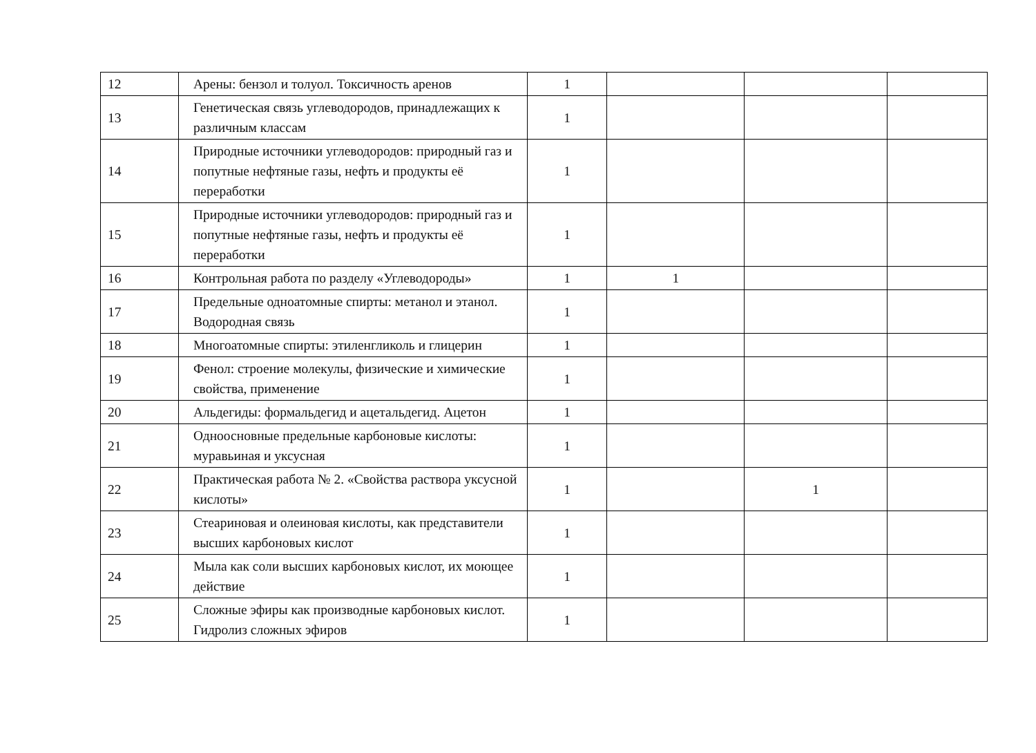| 12 | Арены: бензол и толуол. Токсичность аренов | 1 | | | |
| 13 | Генетическая связь углеводородов, принадлежащих к различным классам | 1 | | | |
| 14 | Природные источники углеводородов: природный газ и попутные нефтяные газы, нефть и продукты её переработки | 1 | | | |
| 15 | Природные источники углеводородов: природный газ и попутные нефтяные газы, нефть и продукты её переработки | 1 | | | |
| 16 | Контрольная работа по разделу «Углеводороды» | 1 | 1 | | |
| 17 | Предельные одноатомные спирты: метанол и этанол. Водородная связь | 1 | | | |
| 18 | Многоатомные спирты: этиленгликоль и глицерин | 1 | | | |
| 19 | Фенол: строение молекулы, физические и химические свойства, применение | 1 | | | |
| 20 | Альдегиды: формальдегид и ацетальдегид. Ацетон | 1 | | | |
| 21 | Одноосновные предельные карбоновые кислоты: муравьиная и уксусная | 1 | | | |
| 22 | Практическая работа № 2. «Свойства раствора уксусной кислоты» | 1 | | 1 | |
| 23 | Стеариновая и олеиновая кислоты, как представители высших карбоновых кислот | 1 | | | |
| 24 | Мыла как соли высших карбоновых кислот, их моющее действие | 1 | | | |
| 25 | Сложные эфиры как производные карбоновых кислот. Гидролиз сложных эфиров | 1 | | | |